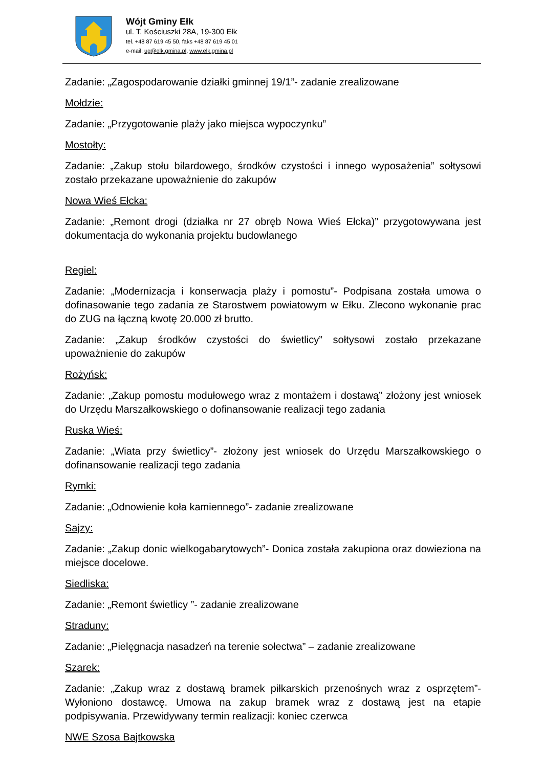Wójt Gminy Ełk
ul. T. Kościuszki 28A, 19-300 Ełk
tel. +48 87 619 45 50, faks +48 87 619 45 01
e-mail: ug@elk.gmina.pl, www.elk.gmina.pl
Zadanie: „Zagospodarowanie działki gminnej 19/1”- zadanie zrealizowane
Mołdzie:
Zadanie: „Przygotowanie plaży jako miejsca wypoczynku”
Mostołty:
Zadanie: „Zakup stołu bilardowego, środków czystości i innego wyposażenia” sołtysowi zostało przekazane upoważnienie do zakupów
Nowa Wieś Ełcka:
Zadanie: „Remont drogi (działka nr 27 obręb Nowa Wieś Ełcka)” przygotowywana jest dokumentacja do wykonania projektu budowlanego
Regiel:
Zadanie: „Modernizacja i konserwacja plaży i pomostu”- Podpisana została umowa o dofinasowanie tego zadania ze Starostwem powiatowym w Ełku. Zlecono wykonanie prac do ZUG na łączną kwotę 20.000 zł brutto.
Zadanie: „Zakup środków czystości do świetlicy” sołtysowi zostało przekazane upoważnienie do zakupów
Rożyńsk:
Zadanie: „Zakup pomostu modułowego wraz z montażem i dostawą” złożony jest wniosek do Urzędu Marszałkowskiego o dofinansowanie realizacji tego zadania
Ruska Wieś:
Zadanie: „Wiata przy świetlicy”- złożony jest wniosek do Urzędu Marszałkowskiego o dofinansowanie realizacji tego zadania
Rymki:
Zadanie: „Odnowienie koła kamiennego”- zadanie zrealizowane
Sajzy:
Zadanie: „Zakup donic wielkogabarytowych”- Donica została zakupiona oraz dowieziona na miejsce docelowe.
Siedliska:
Zadanie: „Remont świetlicy ”- zadanie zrealizowane
Straduny:
Zadanie: „Pielęgnacja nasadzeń na terenie sołectwa” – zadanie zrealizowane
Szarek:
Zadanie: „Zakup wraz z dostawą bramek piłkarskich przenośnych wraz z osprzętem”- Wyłoniono dostawcę. Umowa na zakup bramek wraz z dostawą jest na etapie podpisywania. Przewidywany termin realizacji: koniec czerwca
NWE Szosa Bajtkowska